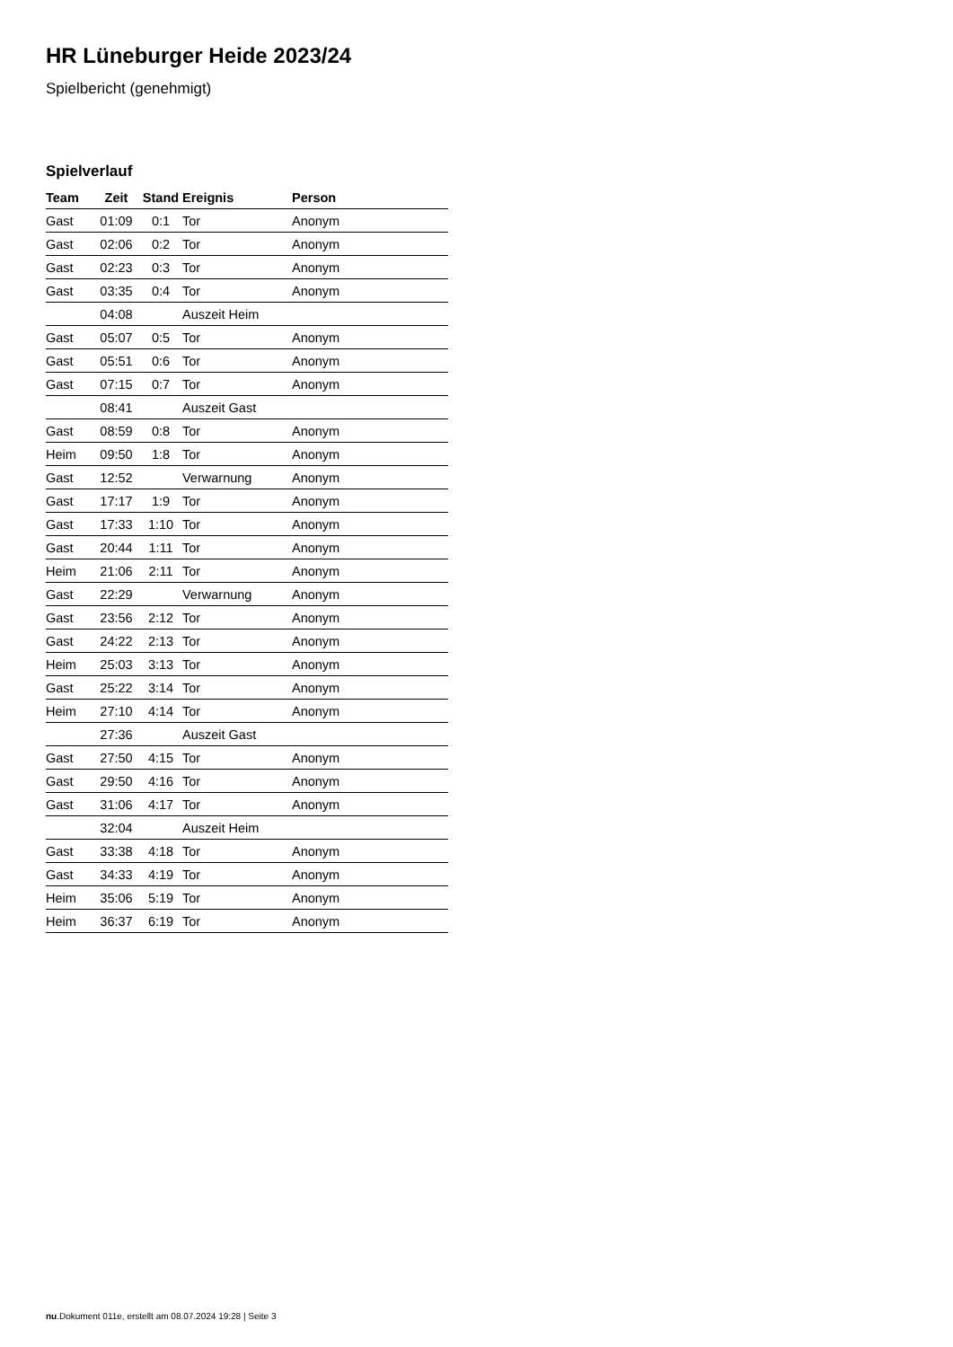HR Lüneburger Heide 2023/24
Spielbericht (genehmigt)
Spielverlauf
| Team | Zeit | Stand | Ereignis | Person |
| --- | --- | --- | --- | --- |
| Gast | 01:09 | 0:1 | Tor | Anonym |
| Gast | 02:06 | 0:2 | Tor | Anonym |
| Gast | 02:23 | 0:3 | Tor | Anonym |
| Gast | 03:35 | 0:4 | Tor | Anonym |
| | 04:08 | | Auszeit Heim | |
| Gast | 05:07 | 0:5 | Tor | Anonym |
| Gast | 05:51 | 0:6 | Tor | Anonym |
| Gast | 07:15 | 0:7 | Tor | Anonym |
| | 08:41 | | Auszeit Gast | |
| Gast | 08:59 | 0:8 | Tor | Anonym |
| Heim | 09:50 | 1:8 | Tor | Anonym |
| Gast | 12:52 | | Verwarnung | Anonym |
| Gast | 17:17 | 1:9 | Tor | Anonym |
| Gast | 17:33 | 1:10 | Tor | Anonym |
| Gast | 20:44 | 1:11 | Tor | Anonym |
| Heim | 21:06 | 2:11 | Tor | Anonym |
| Gast | 22:29 | | Verwarnung | Anonym |
| Gast | 23:56 | 2:12 | Tor | Anonym |
| Gast | 24:22 | 2:13 | Tor | Anonym |
| Heim | 25:03 | 3:13 | Tor | Anonym |
| Gast | 25:22 | 3:14 | Tor | Anonym |
| Heim | 27:10 | 4:14 | Tor | Anonym |
| | 27:36 | | Auszeit Gast | |
| Gast | 27:50 | 4:15 | Tor | Anonym |
| Gast | 29:50 | 4:16 | Tor | Anonym |
| Gast | 31:06 | 4:17 | Tor | Anonym |
| | 32:04 | | Auszeit Heim | |
| Gast | 33:38 | 4:18 | Tor | Anonym |
| Gast | 34:33 | 4:19 | Tor | Anonym |
| Heim | 35:06 | 5:19 | Tor | Anonym |
| Heim | 36:37 | 6:19 | Tor | Anonym |
nu.Dokument 011e, erstellt am 08.07.2024 19:28 | Seite 3